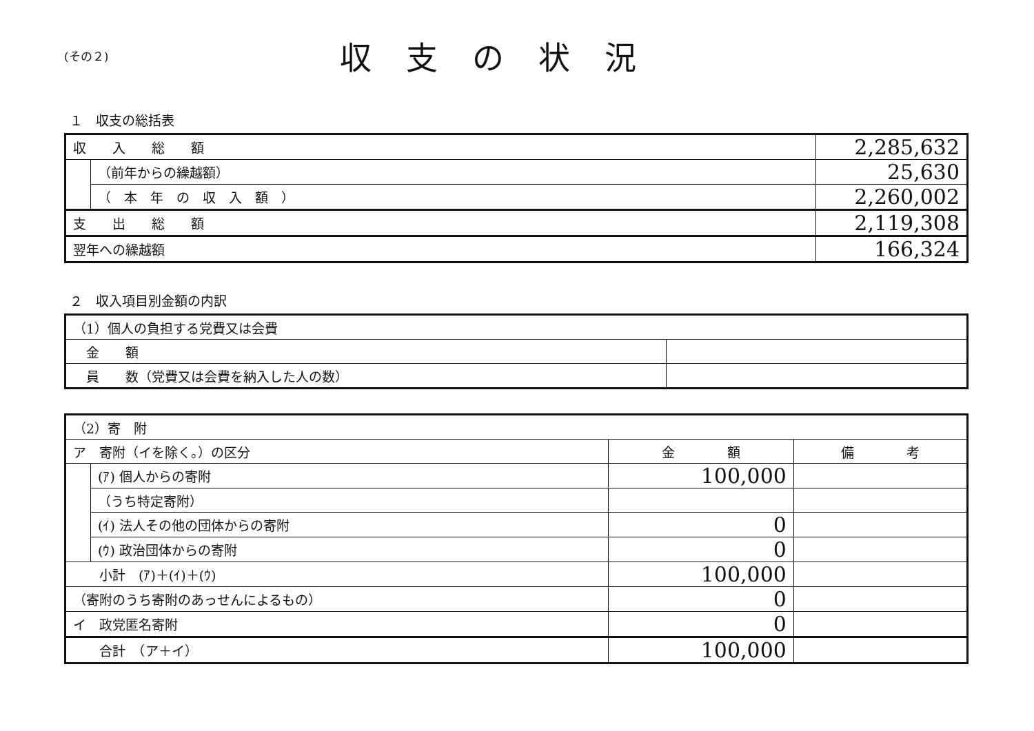(その２)
収支の状況
１　収支の総括表
| 収 入 総 額 | | 2,285,632 |
| | （前年からの繰越額） | 25,630 |
| | （ 本 年 の 収 入 額 ） | 2,260,002 |
| 支 出 総 額 | | 2,119,308 |
| 翌年への繰越額 | | 166,324 |
２　収入項目別金額の内訳
| （1）個人の負担する党費又は会費 | |
| 金 額 | |
| 員 数（党費又は会費を納入した人の数） | |
| （2）寄 附 | | | |
| ア 寄附（イを除く。）の区分 | | 金 額 | 備 考 |
| | (ｱ) 個人からの寄附 | 100,000 | |
| | （うち特定寄附） | | |
| | (ｲ) 法人その他の団体からの寄附 | 0 | |
| | (ｳ) 政治団体からの寄附 | 0 | |
| 小計 (ｱ)＋(ｲ)＋(ｳ) | | 100,000 | |
| （寄附のうち寄附のあっせんによるもの） | | 0 | |
| イ 政党匿名寄附 | | 0 | |
| 合計 （ア＋イ） | | 100,000 | |